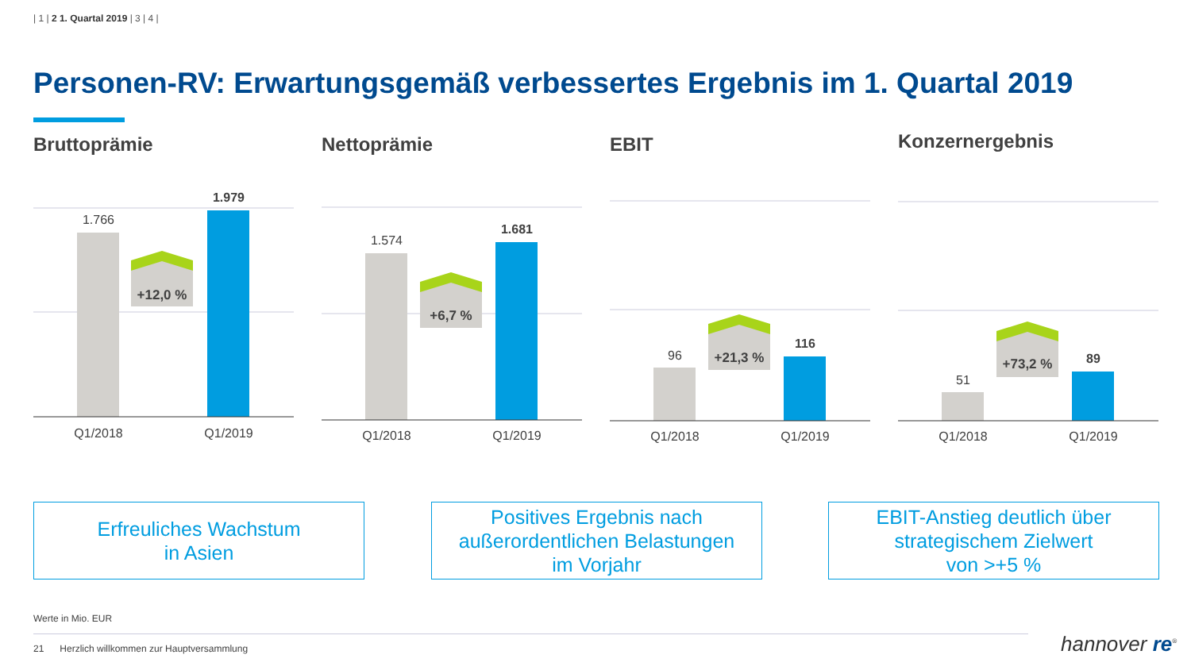| 1 | 2 1. Quartal 2019 | 3 | 4 |
Personen-RV: Erwartungsgemäß verbessertes Ergebnis im 1. Quartal 2019
Bruttoprämie
+12,0 %
1.766
1.979
Q1/2018
Q1/2019
Nettoprämie
+6,7 %
1.574
1.681
Q1/2018
Q1/2019
EBIT
+21,3 %
96
116
Q1/2018
Q1/2019
Konzernergebnis
+73,2 %
51
89
Q1/2018
Q1/2019
Erfreuliches Wachstum
in Asien
Positives Ergebnis nach
außerordentlichen Belastungen
im Vorjahr
EBIT-Anstieg deutlich über
strategischem Zielwert
von >+5 %
Werte in Mio. EUR
21 Herzlich willkommen zur Hauptversammlung
hannover re<sup>®</sup>